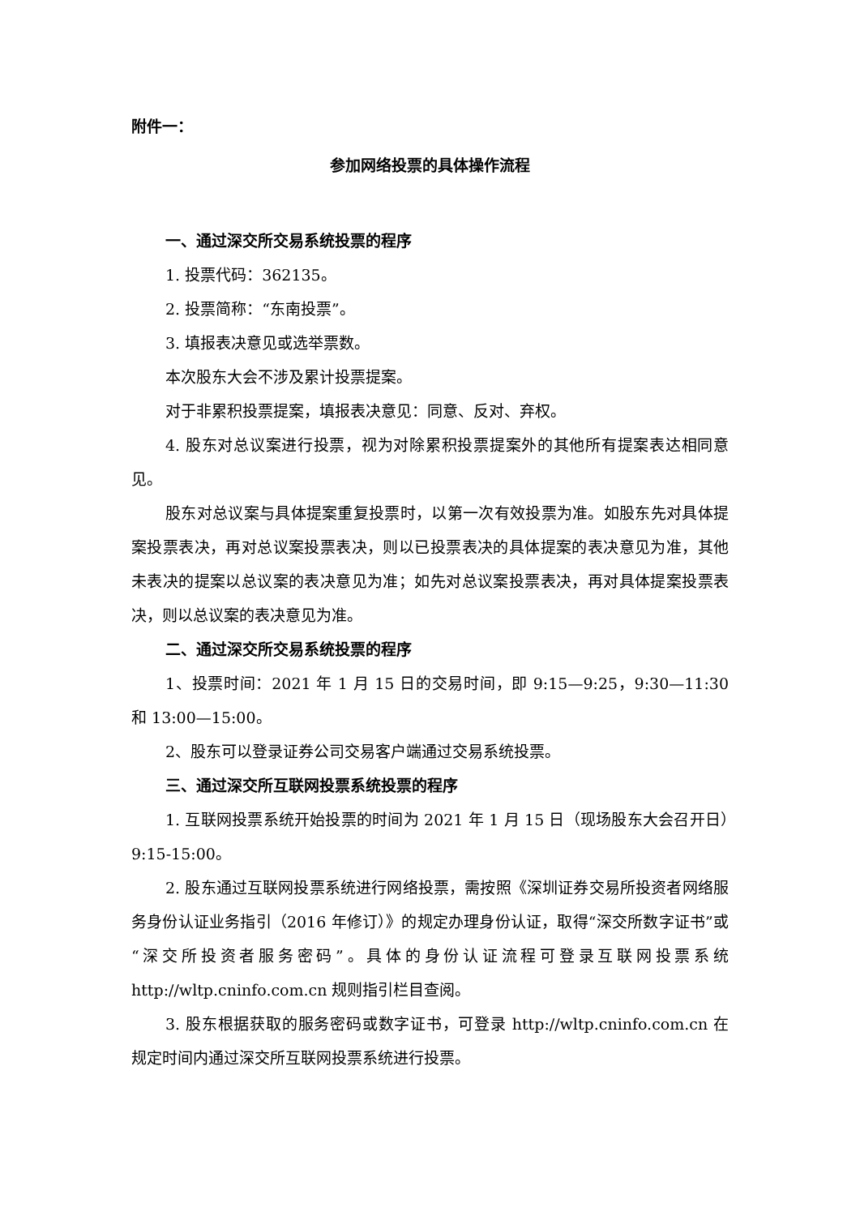附件一：
参加网络投票的具体操作流程
一、通过深交所交易系统投票的程序
1. 投票代码：362135。
2. 投票简称：“东南投票”。
3. 填报表决意见或选举票数。
本次股东大会不涉及累计投票提案。
对于非累积投票提案，填报表决意见：同意、反对、弃权。
4. 股东对总议案进行投票，视为对除累积投票提案外的其他所有提案表达相同意见。
股东对总议案与具体提案重复投票时，以第一次有效投票为准。如股东先对具体提案投票表决，再对总议案投票表决，则以已投票表决的具体提案的表决意见为准，其他未表决的提案以总议案的表决意见为准；如先对总议案投票表决，再对具体提案投票表决，则以总议案的表决意见为准。
二、通过深交所交易系统投票的程序
1、投票时间：2021 年 1 月 15 日的交易时间，即 9:15—9:25，9:30—11:30 和 13:00—15:00。
2、股东可以登录证券公司交易客户端通过交易系统投票。
三、通过深交所互联网投票系统投票的程序
1. 互联网投票系统开始投票的时间为 2021 年 1 月 15 日（现场股东大会召开日）9:15-15:00。
2. 股东通过互联网投票系统进行网络投票，需按照《深圳证券交易所投资者网络服务身份认证业务指引（2016 年修订）》的规定办理身份认证，取得“深交所数字证书”或“深交所投资者服务密码”。具体的身份认证流程可登录互联网投票系统 http://wltp.cninfo.com.cn 规则指引栏目查阅。
3. 股东根据获取的服务密码或数字证书，可登录 http://wltp.cninfo.com.cn 在规定时间内通过深交所互联网投票系统进行投票。